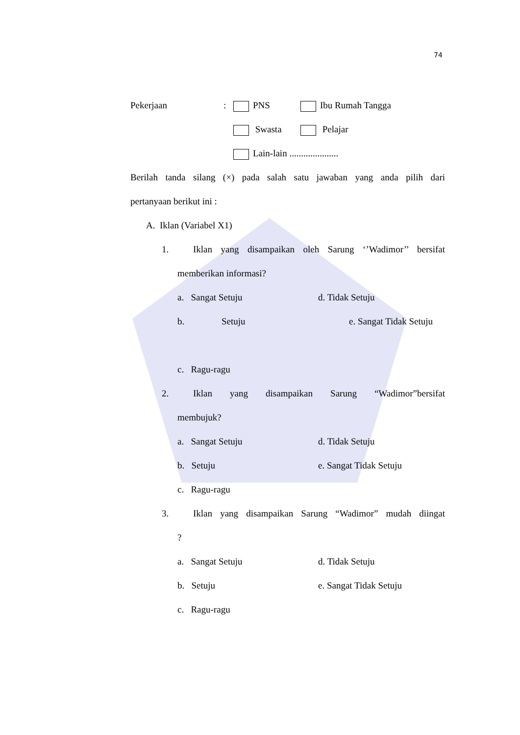74
Pekerjaan: PNS Ibu Rumah Tangga
Swasta Pelajar
Lain-lain .....................
Berilah tanda silang (×) pada salah satu jawaban yang anda pilih dari
pertanyaan berikut ini :
A. Iklan (Variabel X1)
1. Iklan yang disampaikan oleh Sarung ‘’Wadimor’’ bersifat
memberikan informasi?
a. Sangat Setuju d. Tidak Setuju
b. Setuju e. Sangat Tidak Setuju
c. Ragu-ragu
2. Iklan yang disampaikan Sarung “Wadimor”bersifat
membujuk?
a. Sangat Setuju d. Tidak Setuju
b. Setuju e. Sangat Tidak Setuju
c. Ragu-ragu
3. Iklan yang disampaikan Sarung “Wadimor” mudah diingat
?
a. Sangat Setuju d. Tidak Setuju
b. Setuju e. Sangat Tidak Setuju
c. Ragu-ragu